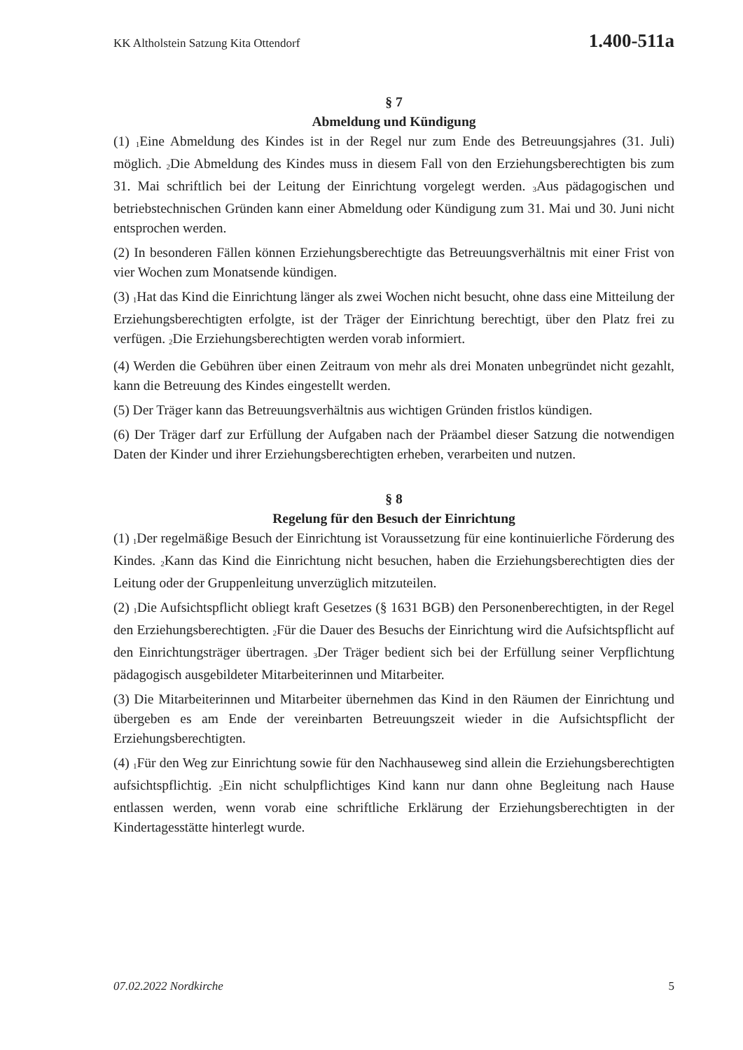KK Altholstein Satzung Kita Ottendorf 1.400-511a
§ 7
Abmeldung und Kündigung
(1) <sub>1</sub>Eine Abmeldung des Kindes ist in der Regel nur zum Ende des Betreuungsjahres (31. Juli) möglich. <sub>2</sub>Die Abmeldung des Kindes muss in diesem Fall von den Erziehungsberechtigten bis zum 31. Mai schriftlich bei der Leitung der Einrichtung vorgelegt werden. <sub>3</sub>Aus pädagogischen und betriebstechnischen Gründen kann einer Abmeldung oder Kündigung zum 31. Mai und 30. Juni nicht entsprochen werden.
(2) In besonderen Fällen können Erziehungsberechtigte das Betreuungsverhältnis mit einer Frist von vier Wochen zum Monatsende kündigen.
(3) <sub>1</sub>Hat das Kind die Einrichtung länger als zwei Wochen nicht besucht, ohne dass eine Mitteilung der Erziehungsberechtigten erfolgte, ist der Träger der Einrichtung berechtigt, über den Platz frei zu verfügen. <sub>2</sub>Die Erziehungsberechtigten werden vorab informiert.
(4) Werden die Gebühren über einen Zeitraum von mehr als drei Monaten unbegründet nicht gezahlt, kann die Betreuung des Kindes eingestellt werden.
(5) Der Träger kann das Betreuungsverhältnis aus wichtigen Gründen fristlos kündigen.
(6) Der Träger darf zur Erfüllung der Aufgaben nach der Präambel dieser Satzung die notwendigen Daten der Kinder und ihrer Erziehungsberechtigten erheben, verarbeiten und nutzen.
§ 8
Regelung für den Besuch der Einrichtung
(1) <sub>1</sub>Der regelmäßige Besuch der Einrichtung ist Voraussetzung für eine kontinuierliche Förderung des Kindes. <sub>2</sub>Kann das Kind die Einrichtung nicht besuchen, haben die Erziehungsberechtigten dies der Leitung oder der Gruppenleitung unverzüglich mitzuteilen.
(2) <sub>1</sub>Die Aufsichtspflicht obliegt kraft Gesetzes (§ 1631 BGB) den Personenberechtigten, in der Regel den Erziehungsberechtigten. <sub>2</sub>Für die Dauer des Besuchs der Einrichtung wird die Aufsichtspflicht auf den Einrichtungsträger übertragen. <sub>3</sub>Der Träger bedient sich bei der Erfüllung seiner Verpflichtung pädagogisch ausgebildeter Mitarbeiterinnen und Mitarbeiter.
(3) Die Mitarbeiterinnen und Mitarbeiter übernehmen das Kind in den Räumen der Einrichtung und übergeben es am Ende der vereinbarten Betreuungszeit wieder in die Aufsichtspflicht der Erziehungsberechtigten.
(4) <sub>1</sub>Für den Weg zur Einrichtung sowie für den Nachhauseweg sind allein die Erziehungsberechtigten aufsichtspflichtig. <sub>2</sub>Ein nicht schulpflichtiges Kind kann nur dann ohne Begleitung nach Hause entlassen werden, wenn vorab eine schriftliche Erklärung der Erziehungsberechtigten in der Kindertagesstätte hinterlegt wurde.
07.02.2022 Nordkirche 5